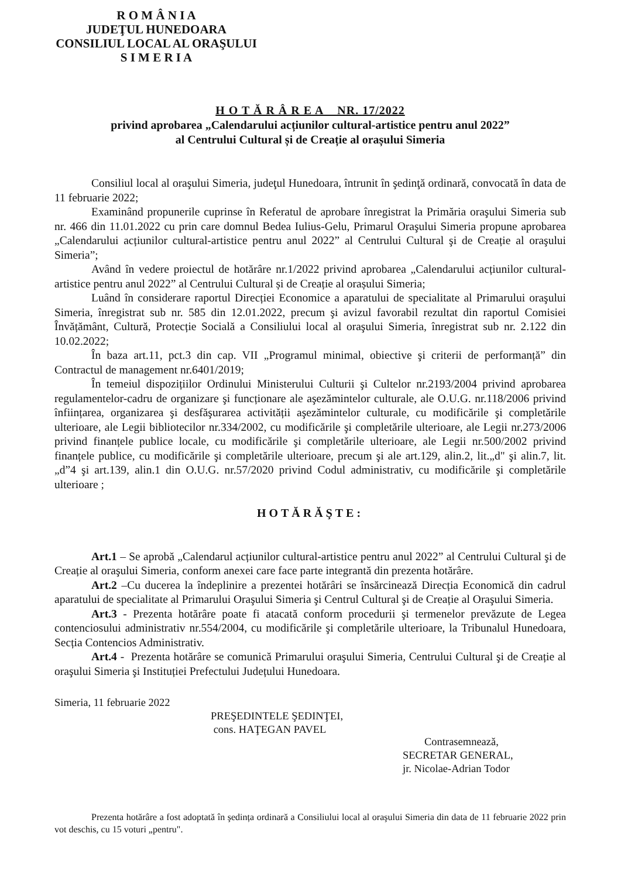R O M Â N I A
JUDEŢUL HUNEDOARA
CONSILIUL LOCAL AL ORAŞULUI
S I M E R I A
H O T Ă R Â R E A NR. 17/2022
privind aprobarea „Calendarului acțiunilor cultural-artistice pentru anul 2022”
al Centrului Cultural și de Creație al orașului Simeria
Consiliul local al oraşului Simeria, judeţul Hunedoara, întrunit în şedinţă ordinară, convocată în data de 11 februarie 2022;
Examinând propunerile cuprinse în Referatul de aprobare înregistrat la Primăria oraşului Simeria sub nr. 466 din 11.01.2022 cu prin care domnul Bedea Iulius-Gelu, Primarul Oraşului Simeria propune aprobarea „Calendarului acțiunilor cultural-artistice pentru anul 2022” al Centrului Cultural şi de Creație al oraşului Simeria”;
Având în vedere proiectul de hotărâre nr.1/2022 privind aprobarea „Calendarului acțiunilor cultural-artistice pentru anul 2022” al Centrului Cultural și de Creație al orașului Simeria;
Luând în considerare raportul Direcției Economice a aparatului de specialitate al Primarului oraşului Simeria, înregistrat sub nr. 585 din 12.01.2022, precum şi avizul favorabil rezultat din raportul Comisiei Învățământ, Cultură, Protecție Socială a Consiliului local al oraşului Simeria, înregistrat sub nr. 2.122 din 10.02.2022;
În baza art.11, pct.3 din cap. VII „Programul minimal, obiective şi criterii de performanță” din Contractul de management nr.6401/2019;
În temeiul dispozițiilor Ordinului Ministerului Culturii şi Cultelor nr.2193/2004 privind aprobarea regulamentelor-cadru de organizare şi funcționare ale aşezămintelor culturale, ale O.U.G. nr.118/2006 privind înființarea, organizarea şi desfăşurarea activității aşezămintelor culturale, cu modificările şi completările ulterioare, ale Legii bibliotecilor nr.334/2002, cu modificările şi completările ulterioare, ale Legii nr.273/2006 privind finanțele publice locale, cu modificările şi completările ulterioare, ale Legii nr.500/2002 privind finanțele publice, cu modificările şi completările ulterioare, precum şi ale art.129, alin.2, lit.„d" şi alin.7, lit. „d”4 şi art.139, alin.1 din O.U.G. nr.57/2020 privind Codul administrativ, cu modificările şi completările ulterioare ;
HOTĂRĂŞTE:
Art.1 – Se aprobă „Calendarul acțiunilor cultural-artistice pentru anul 2022” al Centrului Cultural şi de Creație al oraşului Simeria, conform anexei care face parte integrantă din prezenta hotărâre.
Art.2 –Cu ducerea la îndeplinire a prezentei hotărâri se însărcinează Direcția Economică din cadrul aparatului de specialitate al Primarului Oraşului Simeria şi Centrul Cultural şi de Creație al Oraşului Simeria.
Art.3 - Prezenta hotărâre poate fi atacată conform procedurii şi termenelor prevăzute de Legea contenciosului administrativ nr.554/2004, cu modificările şi completările ulterioare, la Tribunalul Hunedoara, Secția Contencios Administrativ.
Art.4 - Prezenta hotărâre se comunică Primarului oraşului Simeria, Centrului Cultural şi de Creație al oraşului Simeria şi Instituției Prefectului Județului Hunedoara.
Simeria, 11 februarie 2022
PREŞEDINTELE ŞEDINŢEI,
cons. HAŢEGAN PAVEL
Contrasemnează,
SECRETAR GENERAL,
jr. Nicolae-Adrian Todor
Prezenta hotărâre a fost adoptată în şedința ordinară a Consiliului local al oraşului Simeria din data de 11 februarie 2022 prin vot deschis, cu 15 voturi „pentru".